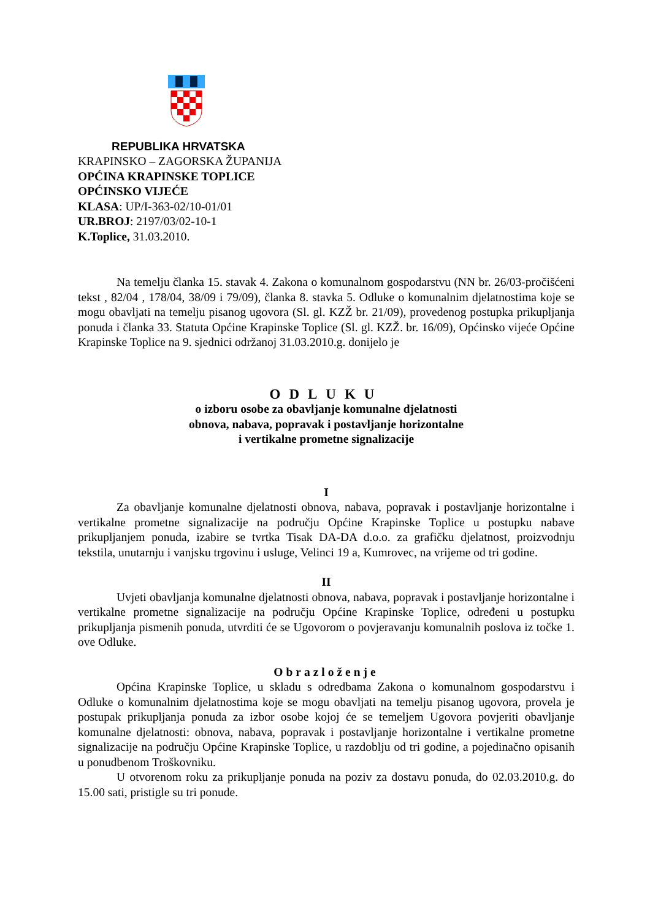REPUBLIKA HRVATSKA
KRAPINSKO – ZAGORSKA ŽUPANIJA
OPĆINA KRAPINSKE TOPLICE
OPĆINSKO VIJEĆE
KLASA: UP/I-363-02/10-01/01
UR.BROJ: 2197/03/02-10-1
K.Toplice, 31.03.2010.
Na temelju članka 15. stavak 4. Zakona o komunalnom gospodarstvu (NN br. 26/03-pročišćeni tekst , 82/04 , 178/04, 38/09 i 79/09), članka 8. stavka 5. Odluke o komunalnim djelatnostima koje se mogu obavljati na temelju pisanog ugovora (Sl. gl. KZŽ br. 21/09), provedenog postupka prikupljanja ponuda i članka 33. Statuta Općine Krapinske Toplice (Sl. gl. KZŽ. br. 16/09), Općinsko vijeće Općine Krapinske Toplice na 9. sjednici održanoj 31.03.2010.g. donijelo je
ODLUKU
o izboru osobe za obavljanje komunalne djelatnosti
obnova, nabava, popravak i postavljanje horizontalne
i vertikalne prometne signalizacije
I
Za obavljanje komunalne djelatnosti obnova, nabava, popravak i postavljanje horizontalne i vertikalne prometne signalizacije na području Općine Krapinske Toplice u postupku nabave prikupljanjem ponuda, izabire se tvrtka Tisak DA-DA d.o.o. za grafičku djelatnost, proizvodnju tekstila, unutarnju i vanjsku trgovinu i usluge, Velinci 19 a, Kumrovec, na vrijeme od tri godine.
II
Uvjeti obavljanja komunalne djelatnosti obnova, nabava, popravak i postavljanje horizontalne i vertikalne prometne signalizacije na području Općine Krapinske Toplice, određeni u postupku prikupljanja pismenih ponuda, utvrditi će se Ugovorom o povjeravanju komunalnih poslova iz točke 1. ove Odluke.
Obrazloženje
Općina Krapinske Toplice, u skladu s odredbama Zakona o komunalnom gospodarstvu i Odluke o komunalnim djelatnostima koje se mogu obavljati na temelju pisanog ugovora, provela je postupak prikupljanja ponuda za izbor osobe kojoj će se temeljem Ugovora povjeriti obavljanje komunalne djelatnosti: obnova, nabava, popravak i postavljanje horizontalne i vertikalne prometne signalizacije na području Općine Krapinske Toplice, u razdoblju od tri godine, a pojedinačno opisanih u ponudbenom Troškovniku.
U otvorenom roku za prikupljanje ponuda na poziv za dostavu ponuda, do 02.03.2010.g. do 15.00 sati, pristigle su tri ponude.